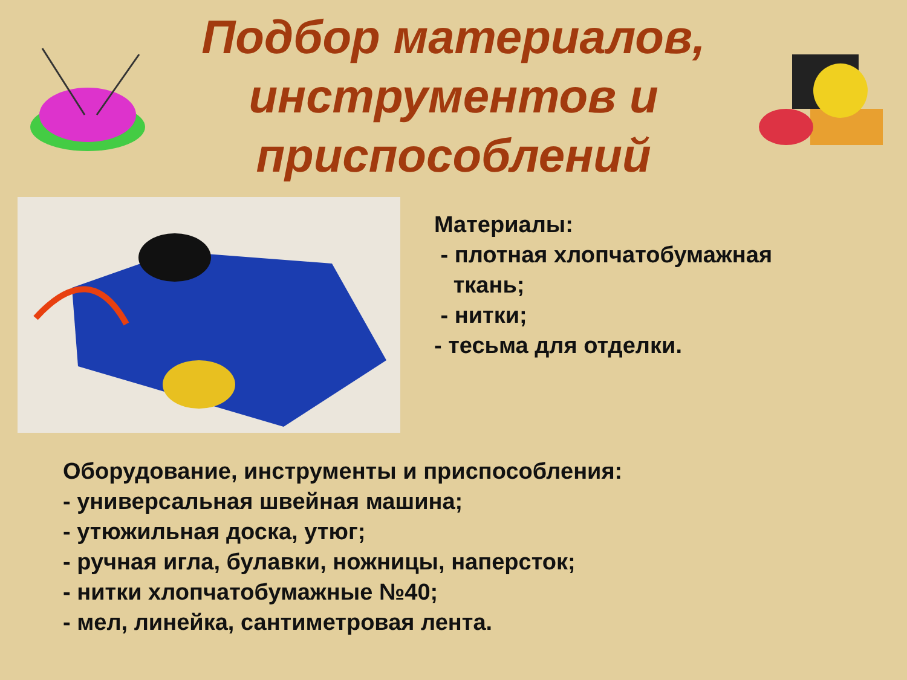Подбор материалов, инструментов и приспособлений
Материалы:
- плотная хлопчатобумажная
ткань;
- нитки;
- тесьма для отделки.
Оборудование, инструменты и приспособления:
- универсальная швейная машина;
- утюжильная доска, утюг;
- ручная игла, булавки, ножницы, наперсток;
- нитки хлопчатобумажные №40;
- мел, линейка, сантиметровая лента.